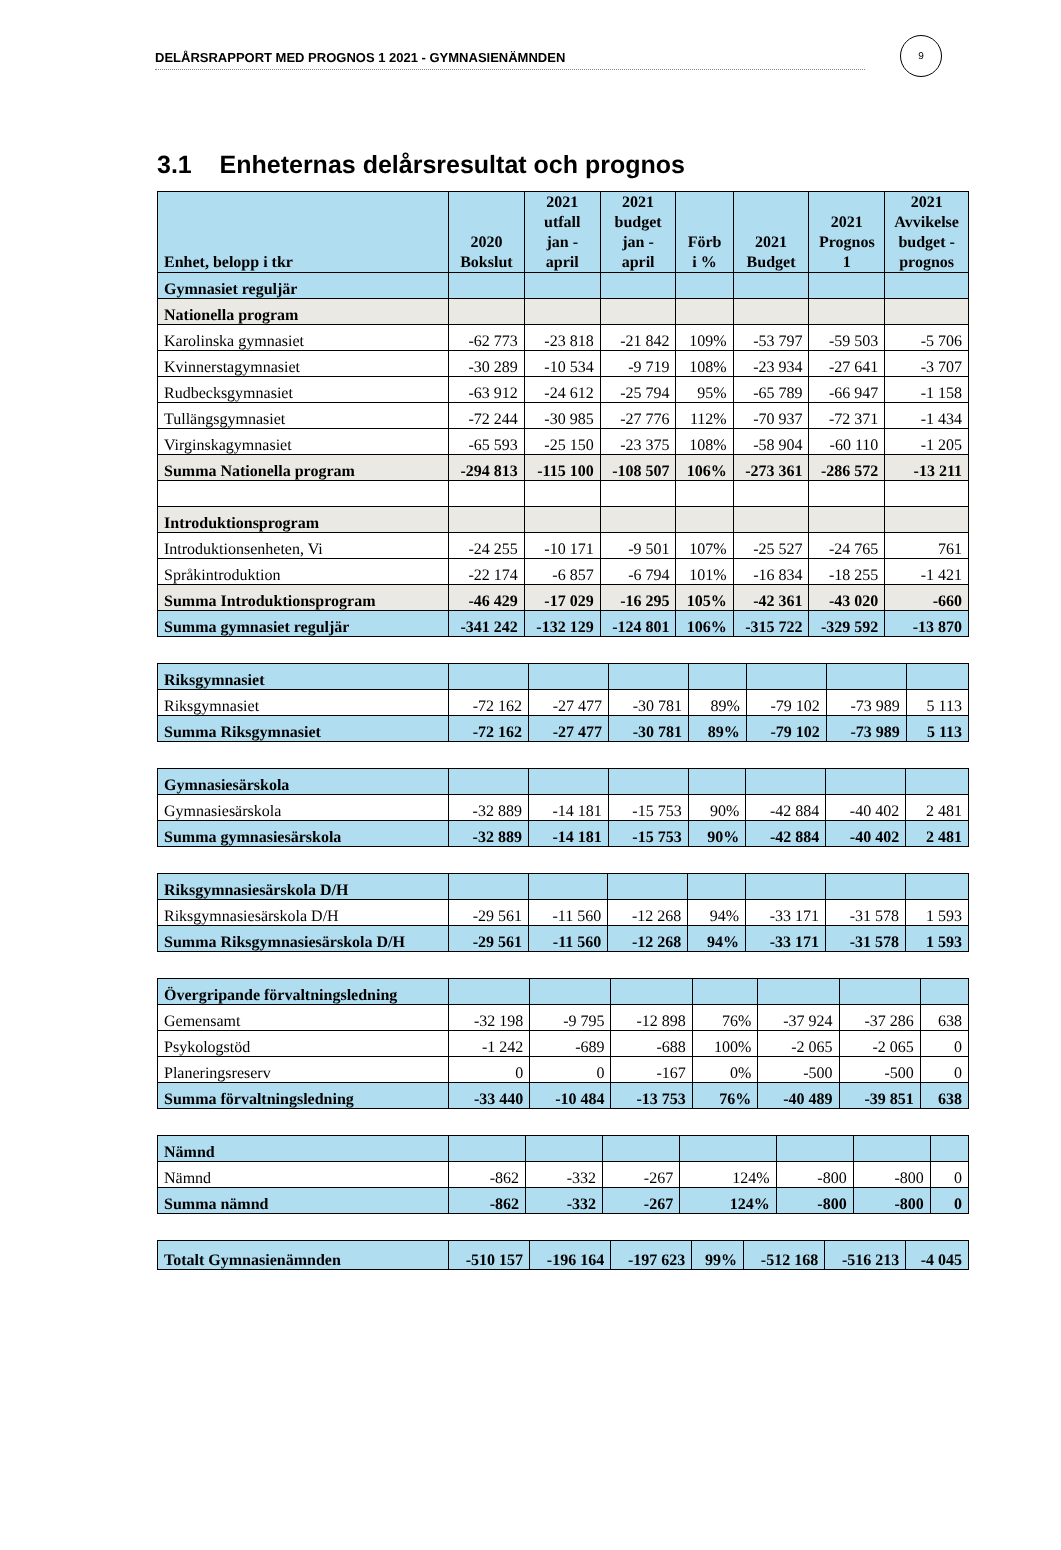9
DELÅRSRAPPORT MED PROGNOS 1 2021 - GYMNASIENÄMNDEN
3.1 Enheternas delårsresultat och prognos
| Enhet, belopp i tkr | 2020 Bokslut | 2021 utfall jan - april | 2021 budget jan - april | Förb i % | 2021 Budget | 2021 Prognos 1 | 2021 Avvikelse budget - prognos |
| --- | --- | --- | --- | --- | --- | --- | --- |
| Gymnasiet reguljär | | | | | | | |
| Nationella program | | | | | | | |
| Karolinska gymnasiet | -62 773 | -23 818 | -21 842 | 109% | -53 797 | -59 503 | -5 706 |
| Kvinnerstagymnasiet | -30 289 | -10 534 | -9 719 | 108% | -23 934 | -27 641 | -3 707 |
| Rudbecksgymnasiet | -63 912 | -24 612 | -25 794 | 95% | -65 789 | -66 947 | -1 158 |
| Tullängsgymnasiet | -72 244 | -30 985 | -27 776 | 112% | -70 937 | -72 371 | -1 434 |
| Virginskagymnasiet | -65 593 | -25 150 | -23 375 | 108% | -58 904 | -60 110 | -1 205 |
| Summa Nationella program | -294 813 | -115 100 | -108 507 | 106% | -273 361 | -286 572 | -13 211 |
| Introduktionsprogram | | | | | | | |
| Introduktionsenheten, Vi | -24 255 | -10 171 | -9 501 | 107% | -25 527 | -24 765 | 761 |
| Språkintroduktion | -22 174 | -6 857 | -6 794 | 101% | -16 834 | -18 255 | -1 421 |
| Summa Introduktionsprogram | -46 429 | -17 029 | -16 295 | 105% | -42 361 | -43 020 | -660 |
| Summa gymnasiet reguljär | -341 242 | -132 129 | -124 801 | 106% | -315 722 | -329 592 | -13 870 |
| Riksgymnasiet | | | | | | | |
| Riksgymnasiet | -72 162 | -27 477 | -30 781 | 89% | -79 102 | -73 989 | 5 113 |
| Summa Riksgymnasiet | -72 162 | -27 477 | -30 781 | 89% | -79 102 | -73 989 | 5 113 |
| Gymnasiesärskola | | | | | | | |
| Gymnasiesärskola | -32 889 | -14 181 | -15 753 | 90% | -42 884 | -40 402 | 2 481 |
| Summa gymnasiesärskola | -32 889 | -14 181 | -15 753 | 90% | -42 884 | -40 402 | 2 481 |
| Riksgymnasiesärskola D/H | | | | | | | |
| Riksgymnasiesärskola D/H | -29 561 | -11 560 | -12 268 | 94% | -33 171 | -31 578 | 1 593 |
| Summa Riksgymnasiesärskola D/H | -29 561 | -11 560 | -12 268 | 94% | -33 171 | -31 578 | 1 593 |
| Övergripande förvaltningsledning | | | | | | | |
| Gemensamt | -32 198 | -9 795 | -12 898 | 76% | -37 924 | -37 286 | 638 |
| Psykologstöd | -1 242 | -689 | -688 | 100% | -2 065 | -2 065 | 0 |
| Planeringsreserv | 0 | 0 | -167 | 0% | -500 | -500 | 0 |
| Summa förvaltningsledning | -33 440 | -10 484 | -13 753 | 76% | -40 489 | -39 851 | 638 |
| Nämnd | | | | | | | |
| Nämnd | -862 | -332 | -267 | 124% | -800 | -800 | 0 |
| Summa nämnd | -862 | -332 | -267 | 124% | -800 | -800 | 0 |
| Totalt Gymnasienämnden | -510 157 | -196 164 | -197 623 | 99% | -512 168 | -516 213 | -4 045 |